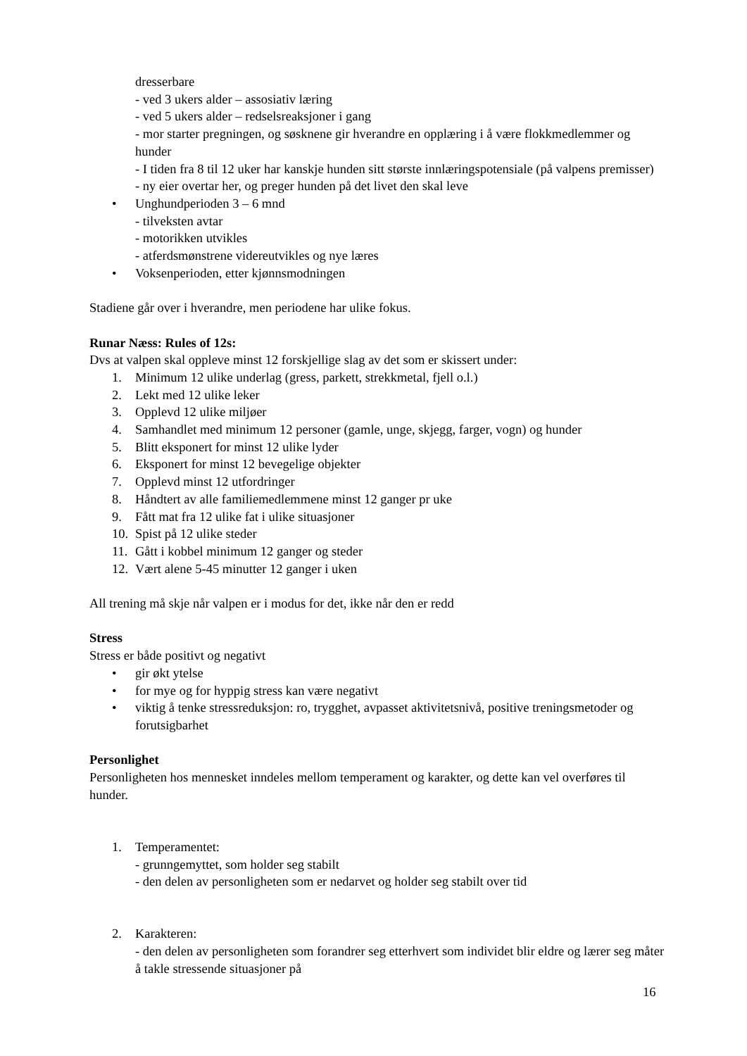dresserbare
- ved 3 ukers alder – assosiativ læring
- ved 5 ukers alder – redselsreaksjoner i gang
- mor starter pregningen, og søsknene gir hverandre en opplæring i å være flokkmedlemmer og hunder
- I tiden fra 8 til 12 uker har kanskje hunden sitt største innlæringspotensiale (på valpens premisser)
- ny eier overtar her, og preger hunden på det livet den skal leve
• Unghundperioden 3 – 6 mnd
- tilveksten avtar
- motorikken utvikles
- atferdsmønstrene videreutvikles og nye læres
• Voksenperioden, etter kjønnsmodningen
Stadiene går over i hverandre, men periodene har ulike fokus.
Runar Næss: Rules of 12s:
Dvs at valpen skal oppleve minst 12 forskjellige slag av det som er skissert under:
1. Minimum 12 ulike underlag (gress, parkett, strekkmetal, fjell o.l.)
2. Lekt med 12 ulike leker
3. Opplevd 12 ulike miljøer
4. Samhandlet med minimum 12 personer (gamle, unge, skjegg, farger, vogn) og hunder
5. Blitt eksponert for minst 12 ulike lyder
6. Eksponert for minst 12 bevegelige objekter
7. Opplevd minst 12 utfordringer
8. Håndtert av alle familiemedlemmene minst 12 ganger pr uke
9. Fått mat fra 12 ulike fat i ulike situasjoner
10. Spist på 12 ulike steder
11. Gått i kobbel minimum 12 ganger og steder
12. Vært alene 5-45 minutter 12 ganger i uken
All trening må skje når valpen er i modus for det, ikke når den er redd
Stress
Stress er både positivt og negativt
• gir økt ytelse
• for mye og for hyppig stress kan være negativt
• viktig å tenke stressreduksjon: ro, trygghet, avpasset aktivitetsnivå, positive treningsmetoder og forutsigbarhet
Personlighet
Personligheten hos mennesket inndeles mellom temperament og karakter, og dette kan vel overføres til hunder.
1. Temperamentet:
- grunngemyttet, som holder seg stabilt
- den delen av personligheten som er nedarvet og holder seg stabilt over tid
2. Karakteren:
- den delen av personligheten som forandrer seg etterhvert som individet blir eldre og lærer seg måter å takle stressende situasjoner på
16